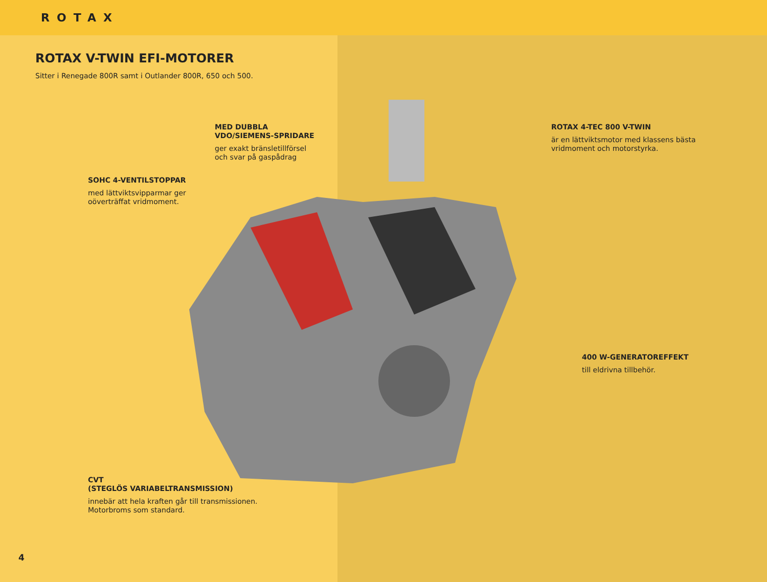ROTAX
ROTAX V-TWIN EFI-MOTORER
Sitter i Renegade 800R samt i Outlander 800R, 650 och 500.
MED DUBBLA
VDO/SIEMENS-SPRIDARE
ger exakt bränsletillförsel
och svar på gaspådrag
ROTAX 4-TEC 800 V-TWIN
är en lättviktsmotor med klassens bästa
vridmoment och motorstyrka.
SOHC 4-VENTILSTOPPAR
med lättviktsvipparmar ger
oöverträffat vridmoment.
400 W-GENERATOREFFEKT
till eldrivna tillbehör.
CVT
(STEGLÖS VARIABELTRANSMISSION)
innebär att hela kraften går till transmissionen.
Motorbroms som standard.
4